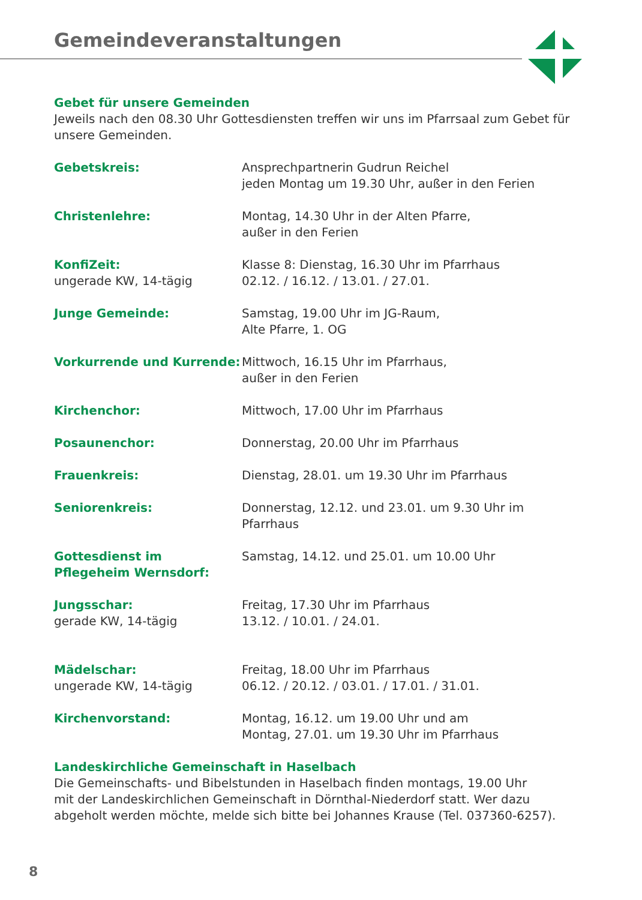Gemeindeveranstaltungen
Gebet für unsere Gemeinden
Jeweils nach den 08.30 Uhr Gottesdiensten treffen wir uns im Pfarrsaal zum Gebet für unsere Gemeinden.
| Gebetskreis: | Ansprechpartnerin Gudrun Reichel jeden Montag um 19.30 Uhr, außer in den Ferien |
| Christenlehre: | Montag, 14.30 Uhr in der Alten Pfarre, außer in den Ferien |
| KonfiZeit: ungerade KW, 14-tägig | Klasse 8: Dienstag, 16.30 Uhr im Pfarrhaus 02.12. / 16.12. / 13.01. / 27.01. |
| Junge Gemeinde: | Samstag, 19.00 Uhr im JG-Raum, Alte Pfarre, 1. OG |
| Vorkurrende und Kurrende: | Mittwoch, 16.15 Uhr im Pfarrhaus, außer in den Ferien |
| Kirchenchor: | Mittwoch, 17.00 Uhr im Pfarrhaus |
| Posaunenchor: | Donnerstag, 20.00 Uhr im Pfarrhaus |
| Frauenkreis: | Dienstag, 28.01. um 19.30 Uhr im Pfarrhaus |
| Seniorenkreis: | Donnerstag, 12.12. und 23.01. um 9.30 Uhr im Pfarrhaus |
| Gottesdienst im Pflegeheim Wernsdorf: | Samstag, 14.12. und 25.01. um 10.00 Uhr |
| Jungsschar: gerade KW, 14-tägig | Freitag, 17.30 Uhr im Pfarrhaus 13.12. / 10.01. / 24.01. |
| Mädelschar: ungerade KW, 14-tägig | Freitag, 18.00 Uhr im Pfarrhaus 06.12. / 20.12. / 03.01. / 17.01. / 31.01. |
| Kirchenvorstand: | Montag, 16.12. um 19.00 Uhr und am Montag, 27.01. um 19.30 Uhr im Pfarrhaus |
Landeskirchliche Gemeinschaft in Haselbach
Die Gemeinschafts- und Bibelstunden in Haselbach finden montags, 19.00 Uhr
mit der Landeskirchlichen Gemeinschaft in Dörnthal-Niederdorf statt. Wer dazu
abgeholt werden möchte, melde sich bitte bei Johannes Krause (Tel. 037360-6257).
8